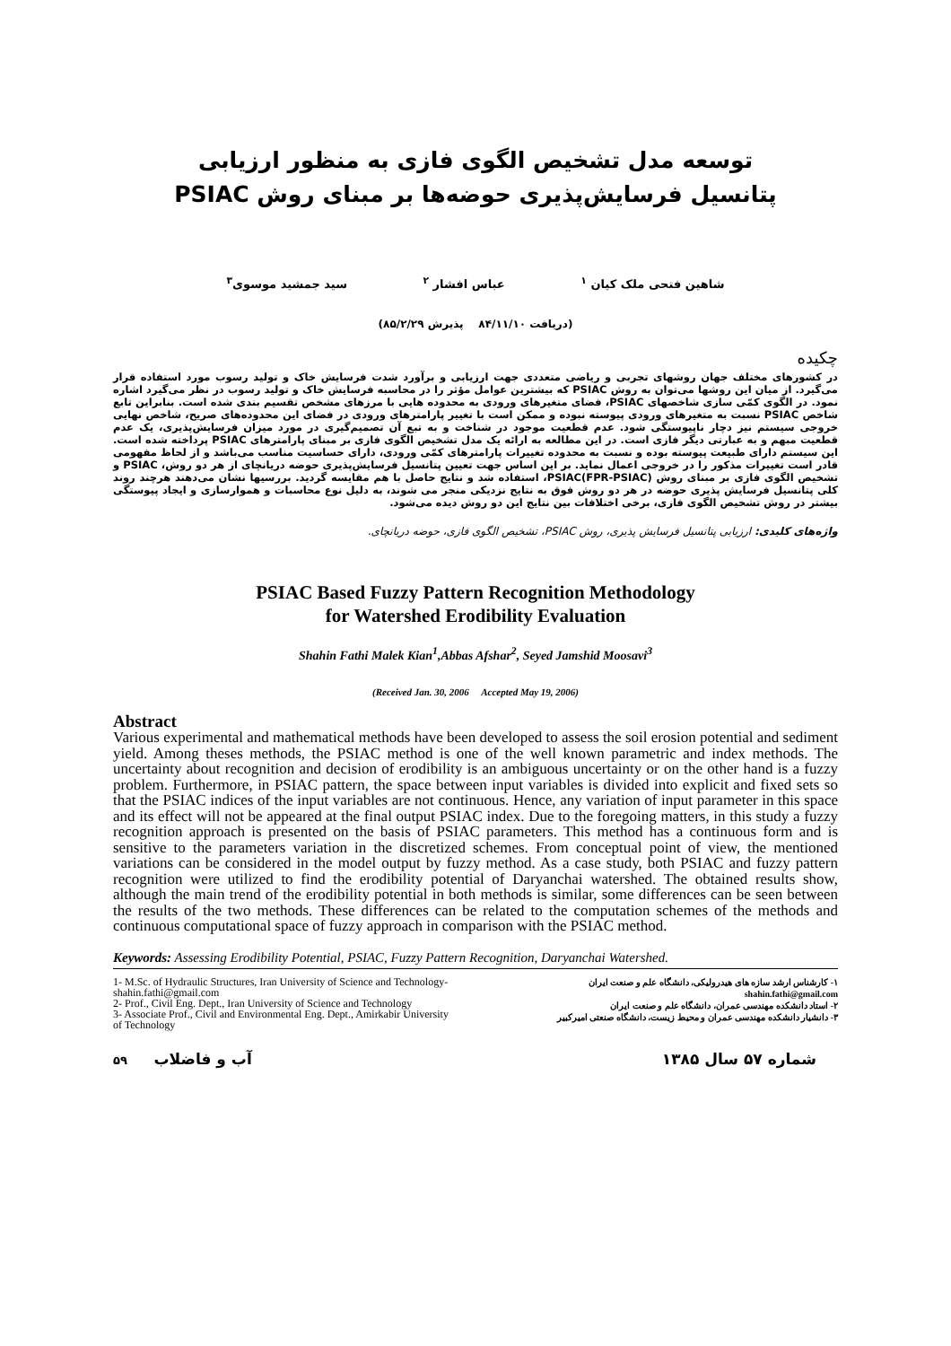توسعه مدل تشخیص الگوی فازی به منظور ارزیابی
پتانسیل فرسایش‌پذیری حوضه‌ها بر مبنای روش PSIAC
شاهین فتحی ملک کیان <sup>۱</sup> عباس افشار <sup>۲</sup> سید جمشید موسوی<sup>۳</sup>
(دریافت ۸۴/۱۱/۱۰ پذیرش ۸۵/۲/۲۹)
چکیده
در کشورهای مختلف جهان روشهای تجربی و ریاضی متعددی جهت ارزیابی و برآورد شدت فرسایش خاک و تولید رسوب مورد استفاده قرار می‌گیرد. از میان این روشها می‌توان به روش PSIAC که بیشترین عوامل مؤثر را در محاسبه فرسایش خاک و تولید رسوب در نظر می‌گیرد اشاره نمود. در الگوی کمّی سازی شاخصهای PSIAC، فضای متغیرهای ورودی به محدوده هایی با مرزهای مشخص تقسیم بندی شده است. بنابراین تابع شاخص PSIAC نسبت به متغیرهای ورودی پیوسته نبوده و ممکن است با تغییر پارامترهای ورودی در فضای این محدوده‌های صریح، شاخص نهایی خروجی سیستم نیز دچار ناپیوستگی شود. عدم قطعیت موجود در شناخت و به تبع آن تصمیم‌گیری در مورد میزان فرسایش‌پذیری، یک عدم قطعیت مبهم و به عبارتی دیگر فازی است. در این مطالعه به ارائه یک مدل تشخیص الگوی فازی بر مبنای پارامترهای PSIAC پرداخته شده است. این سیستم دارای طبیعت پیوسته بوده و نسبت به محدوده تغییرات پارامترهای کمّی ورودی، دارای حساسیت مناسب می‌باشد و از لحاظ مفهومی قادر است تغییرات مذکور را در خروجی اعمال نماید. بر این اساس جهت تعیین پتانسیل فرسایش‌پذیری حوضه دریانچای از هر دو روش، PSIAC و تشخیص الگوی فازی بر مبنای روش PSIAC(FPR-PSIAC)، استفاده شد و نتایج حاصل با هم مقایسه گردید. بررسیها نشان می‌دهند هرچند روند کلی پتانسیل فرسایش پذیری حوضه در هر دو روش فوق به نتایج نزدیکی منجر می شوند، به دلیل نوع محاسبات و هموارسازی و ایجاد پیوستگی بیشتر در روش تشخیص الگوی فازی، برخی اختلافات بین نتایج این دو روش دیده می‌شود.
واژه‌های کلیدی: ارزیابی پتانسیل فرسایش پذیری، روش PSIAC، تشخیص الگوی فازی، حوضه دریانچای.
PSIAC Based Fuzzy Pattern Recognition Methodology
for Watershed Erodibility Evaluation
Shahin Fathi Malek Kian<sup>1</sup>,Abbas Afshar<sup>2</sup>, Seyed Jamshid Moosavi<sup>3</sup>
(Received Jan. 30, 2006 Accepted May 19, 2006)
Abstract
Various experimental and mathematical methods have been developed to assess the soil erosion potential and sediment yield. Among theses methods, the PSIAC method is one of the well known parametric and index methods. The uncertainty about recognition and decision of erodibility is an ambiguous uncertainty or on the other hand is a fuzzy problem. Furthermore, in PSIAC pattern, the space between input variables is divided into explicit and fixed sets so that the PSIAC indices of the input variables are not continuous. Hence, any variation of input parameter in this space and its effect will not be appeared at the final output PSIAC index. Due to the foregoing matters, in this study a fuzzy recognition approach is presented on the basis of PSIAC parameters. This method has a continuous form and is sensitive to the parameters variation in the discretized schemes. From conceptual point of view, the mentioned variations can be considered in the model output by fuzzy method. As a case study, both PSIAC and fuzzy pattern recognition were utilized to find the erodibility potential of Daryanchai watershed. The obtained results show, although the main trend of the erodibility potential in both methods is similar, some differences can be seen between the results of the two methods. These differences can be related to the computation schemes of the methods and continuous computational space of fuzzy approach in comparison with the PSIAC method.
Keywords: Assessing Erodibility Potential, PSIAC, Fuzzy Pattern Recognition, Daryanchai Watershed.
1- M.Sc. of Hydraulic Structures, Iran University of Science and Technology- shahin.fathi@gmail.com
2- Prof., Civil Eng. Dept., Iran University of Science and Technology
3- Associate Prof., Civil and Environmental Eng. Dept., Amirkabir University of Technology
۱- کارشناس ارشد سازه های هیدرولیکی، دانشگاه علم و صنعت ایران
shahin.fathi@gmail.com
۲- استاد دانشکده مهندسی عمران، دانشگاه علم و صنعت ایران
۳- دانشیار دانشکده مهندسی عمران و محیط زیست، دانشگاه صنعتی امیرکبیر
شماره ۵۷ سال ۱۳۸۵ آب و فاضلاب ۵۹